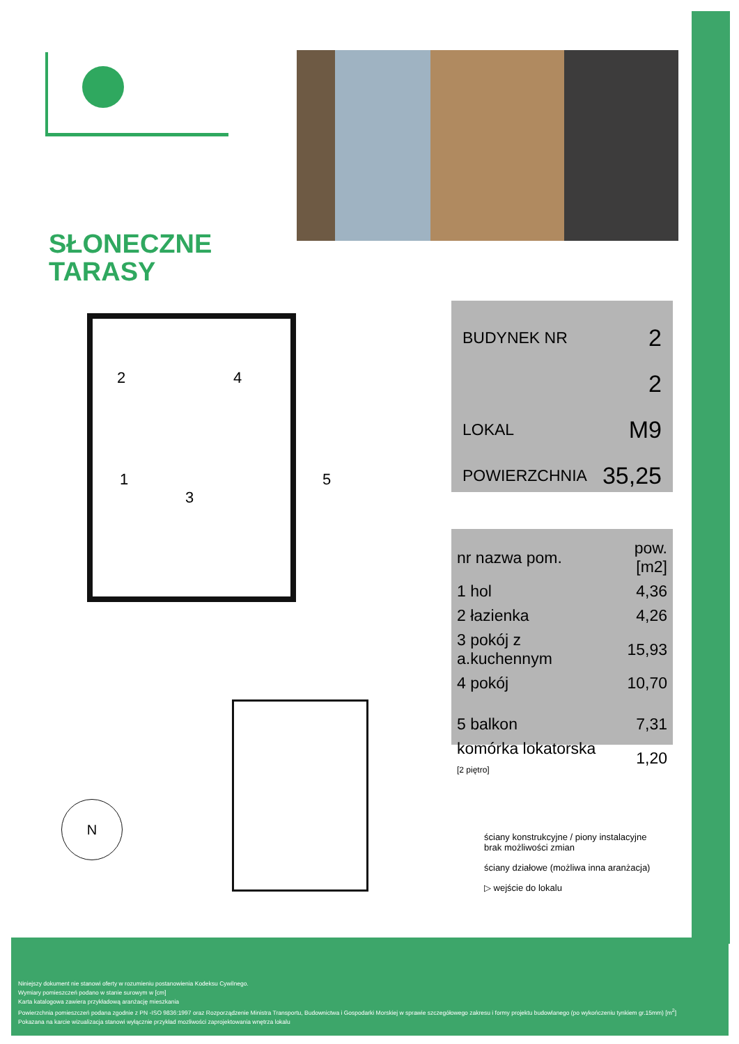SŁONECZNE
TARASY
2 4
1
3
5
BUDYNEK NR 2
2
LOKAL M9
POWIERZCHNIA 35,25
| nr nazwa pom. | pow.[m2] |
| --- | --- |
| 1 hol | 4,36 |
| 2 łazienka | 4,26 |
| 3 pokój z a.kuchennym | 15,93 |
| 4 pokój | 10,70 |
| 5 balkon | 7,31 |
| komórka lokatorska [2 piętro] | 1,20 |
N
ściany konstrukcyjne / piony instalacyjne
brak możliwości zmian
ściany działowe (możliwa inna aranżacja)
▷ wejście do lokalu
Niniejszy dokument nie stanowi oferty w rozumieniu postanowienia Kodeksu Cywilnego.
Wymiary pomieszczeń podano w stanie surowym w [cm]
Karta katalogowa zawiera przykładową aranżację mieszkania
Powierzchnia pomieszczeń podana zgodnie z PN -ISO 9836:1997 oraz Rozporządzenie Ministra Transportu, Budownictwa i Gospodarki Morskiej w sprawie szczegółowego zakresu i formy projektu budowlanego (po wykończeniu tynkiem gr.15mm) [m<sup>2</sup>]
Pokazana na karcie wizualizacja stanowi wyłącznie przykład mozliwości zaprojektowania wnętrza lokalu